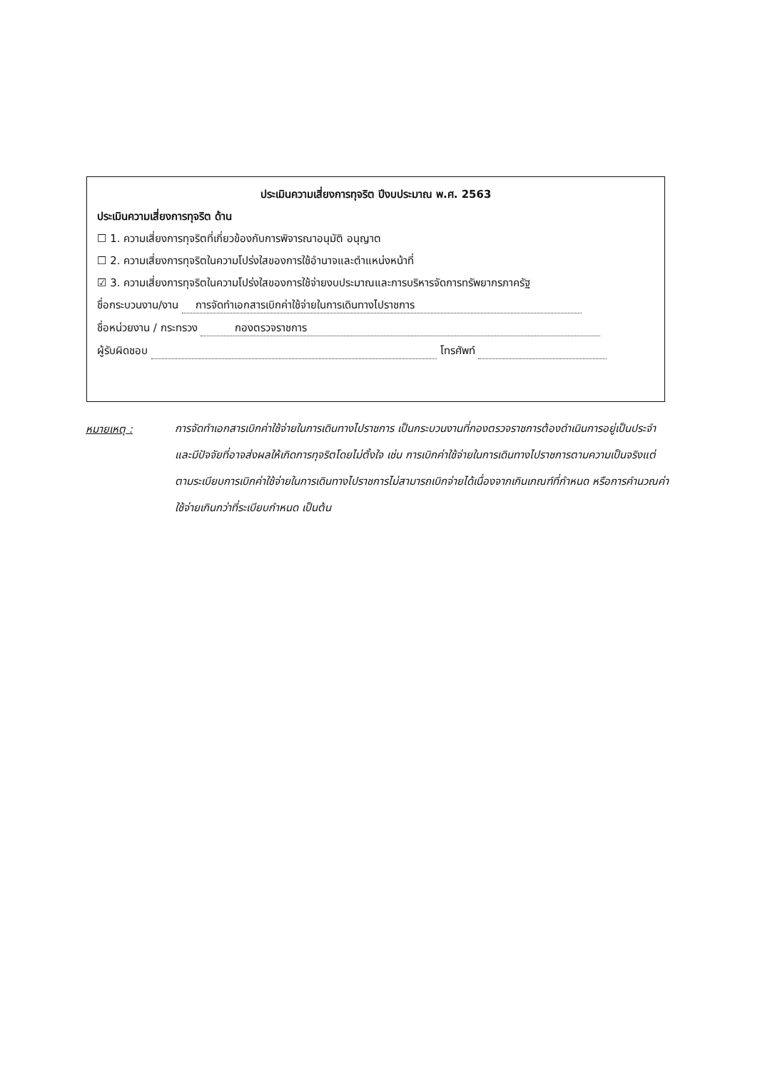ประเมินความเสี่ยงการทุจริต ปีงบประมาณ พ.ศ. 2563
ประเมินความเสี่ยงการทุจริต ด้าน
☐ 1. ความเสี่ยงการทุจริตที่เกี่ยวข้องกับการพิจารณาอนุมัติ อนุญาต
☐ 2. ความเสี่ยงการทุจริตในความโปร่งใสของการใช้อำนาจและตำแหน่งหน้าที่
☑ 3. ความเสี่ยงการทุจริตในความโปร่งใสของการใช้จ่ายงบประมาณและการบริหารจัดการทรัพยากรภาครัฐ
ชื่อกระบวนงาน/งาน การจัดทำเอกสารเบิกค่าใช้จ่ายในการเดินทางไปราชการ
ชื่อหน่วยงาน / กระทรวง กองตรวจราชการ
ผู้รับผิดชอบ โทรศัพท์
หมายเหตุ :
การจัดทำเอกสารเบิกค่าใช้จ่ายในการเดินทางไปราชการ เป็นกระบวนงานที่กองตรวจราชการต้องดำเนินการอยู่เป็นประจำ และมีปัจจัยที่อาจส่งผลให้เกิดการทุจริตโดยไม่ตั้งใจ เช่น การเบิกค่าใช้จ่ายในการเดินทางไปราชการตามความเป็นจริงแต่ตามระเบียบการเบิกค่าใช้จ่ายในการเดินทางไปราชการไม่สามารถเบิกจ่ายได้เนื่องจากเกินเกณฑ์ที่กำหนด หรือการคำนวณค่าใช้จ่ายเกินกว่าที่ระเบียบกำหนด เป็นต้น